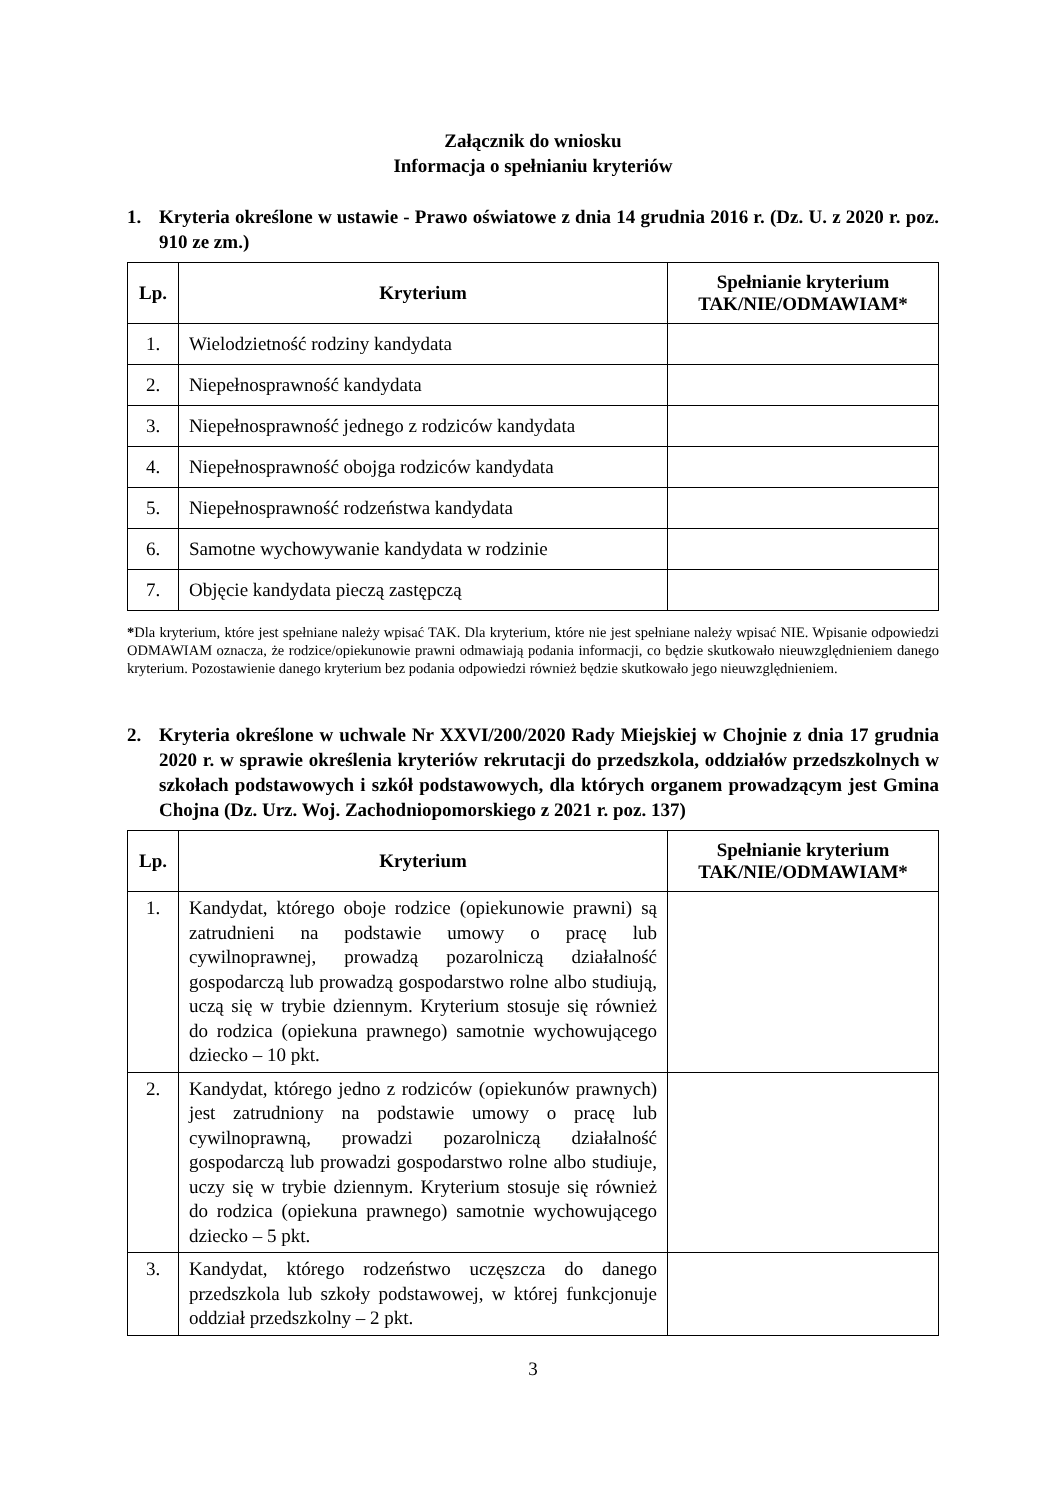Załącznik do wniosku
Informacja o spełnianiu kryteriów
1. Kryteria określone w ustawie - Prawo oświatowe z dnia 14 grudnia 2016 r. (Dz. U. z 2020 r. poz. 910 ze zm.)
| Lp. | Kryterium | Spełnianie kryterium TAK/NIE/ODMAWIAM* |
| --- | --- | --- |
| 1. | Wielodzietność rodziny kandydata | |
| 2. | Niepełnosprawność kandydata | |
| 3. | Niepełnosprawność jednego z rodziców kandydata | |
| 4. | Niepełnosprawność obojga rodziców kandydata | |
| 5. | Niepełnosprawność rodzeństwa kandydata | |
| 6. | Samotne wychowywanie kandydata w rodzinie | |
| 7. | Objęcie kandydata pieczą zastępczą | |
*Dla kryterium, które jest spełniane należy wpisać TAK. Dla kryterium, które nie jest spełniane należy wpisać NIE. Wpisanie odpowiedzi ODMAWIAM oznacza, że rodzice/opiekunowie prawni odmawiają podania informacji, co będzie skutkowało nieuwzględnieniem danego kryterium. Pozostawienie danego kryterium bez podania odpowiedzi również będzie skutkowało jego nieuwzględnieniem.
2. Kryteria określone w uchwale Nr XXVI/200/2020 Rady Miejskiej w Chojnie z dnia 17 grudnia 2020 r. w sprawie określenia kryteriów rekrutacji do przedszkola, oddziałów przedszkolnych w szkołach podstawowych i szkół podstawowych, dla których organem prowadzącym jest Gmina Chojna (Dz. Urz. Woj. Zachodniopomorskiego z 2021 r. poz. 137)
| Lp. | Kryterium | Spełnianie kryterium TAK/NIE/ODMAWIAM* |
| --- | --- | --- |
| 1. | Kandydat, którego oboje rodzice (opiekunowie prawni) są zatrudnieni na podstawie umowy o pracę lub cywilnoprawnej, prowadzą pozarolniczą działalność gospodarczą lub prowadzą gospodarstwo rolne albo studiują, uczą się w trybie dziennym. Kryterium stosuje się również do rodzica (opiekuna prawnego) samotnie wychowującego dziecko – 10 pkt. | |
| 2. | Kandydat, którego jedno z rodziców (opiekunów prawnych) jest zatrudniony na podstawie umowy o pracę lub cywilnoprawną, prowadzi pozarolniczą działalność gospodarczą lub prowadzi gospodarstwo rolne albo studiuje, uczy się w trybie dziennym. Kryterium stosuje się również do rodzica (opiekuna prawnego) samotnie wychowującego dziecko – 5 pkt. | |
| 3. | Kandydat, którego rodzeństwo uczęszcza do danego przedszkola lub szkoły podstawowej, w której funkcjonuje oddział przedszkolny – 2 pkt. | |
3